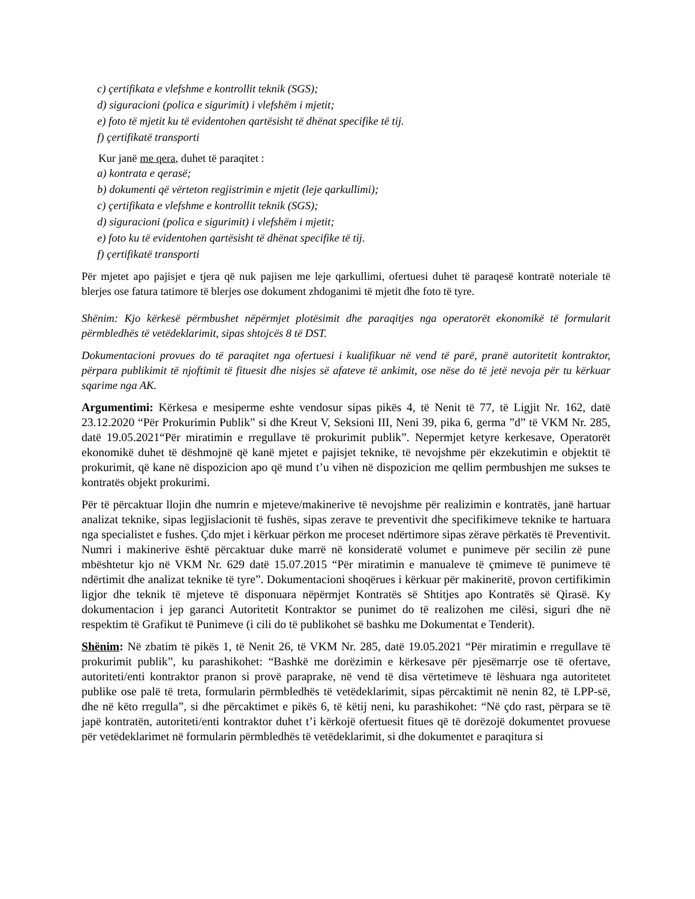c) çertifikata e vlefshme e kontrollit teknik (SGS);
d) siguracioni (polica e sigurimit) i vlefshëm i mjetit;
e) foto të mjetit ku të evidentohen qartësisht të dhënat specifike të tij.
f) çertifikatë transporti
Kur janë me qera, duhet të paraqitet :
a) kontrata e qerasë;
b) dokumenti që vërteton regjistrimin e mjetit (leje qarkullimi);
c) çertifikata e vlefshme e kontrollit teknik (SGS);
d) siguracioni (polica e sigurimit) i vlefshëm i mjetit;
e) foto ku të evidentohen qartësisht të dhënat specifike të tij.
f) çertifikatë transporti
Për mjetet apo pajisjet e tjera që nuk pajisen me leje qarkullimi, ofertuesi duhet të paraqesë kontratë noteriale të blerjes ose fatura tatimore të blerjes ose dokument zhdoganimi të mjetit dhe foto të tyre.
Shënim: Kjo kërkesë përmbushet nëpërmjet plotësimit dhe paraqitjes nga operatorët ekonomikë të formularit përmbledhës të vetëdeklarimit, sipas shtojcës 8 të DST.
Dokumentacioni provues do të paraqitet nga ofertuesi i kualifikuar në vend të parë, pranë autoritetit kontraktor, përpara publikimit të njoftimit të fituesit dhe nisjes së afateve të ankimit, ose nëse do të jetë nevoja për tu kërkuar sqarime nga AK.
Argumentimi: Kërkesa e mesiperme eshte vendosur sipas pikës 4, të Nenit të 77, të Ligjit Nr. 162, datë 23.12.2020 “Për Prokurimin Publik” si dhe Kreut V, Seksioni III, Neni 39, pika 6, germa ”d” të VKM Nr. 285, datë 19.05.2021“Për miratimin e rregullave të prokurimit publik”. Nepermjet ketyre kerkesave, Operatorët ekonomikë duhet të dëshmojnë që kanë mjetet e pajisjet teknike, të nevojshme për ekzekutimin e objektit të prokurimit, që kane në dispozicion apo që mund t’u vihen në dispozicion me qellim permbushjen me sukses te kontratës objekt prokurimi.
Për të përcaktuar llojin dhe numrin e mjeteve/makinerive të nevojshme për realizimin e kontratës, janë hartuar analizat teknike, sipas legjislacionit të fushës, sipas zerave te preventivit dhe specifikimeve teknike te hartuara nga specialistet e fushes. Çdo mjet i kërkuar përkon me proceset ndërtimore sipas zërave përkatës të Preventivit. Numri i makinerive është përcaktuar duke marrë në konsideratë volumet e punimeve për secilin zë pune mbështetur kjo në VKM Nr. 629 datë 15.07.2015 “Për miratimin e manualeve të çmimeve të punimeve të ndërtimit dhe analizat teknike të tyre”. Dokumentacioni shoqërues i kërkuar për makineritë, provon certifikimin ligjor dhe teknik të mjeteve të disponuara nëpërmjet Kontratës së Shtitjes apo Kontratës së Qirasë. Ky dokumentacion i jep garanci Autoritetit Kontraktor se punimet do të realizohen me cilësi, siguri dhe në respektim të Grafikut të Punimeve (i cili do të publikohet së bashku me Dokumentat e Tenderit).
Shënim: Në zbatim të pikës 1, të Nenit 26, të VKM Nr. 285, datë 19.05.2021 “Për miratimin e rregullave të prokurimit publik”, ku parashikohet: “Bashkë me dorëzimin e kërkesave për pjesëmarrje ose të ofertave, autoriteti/enti kontraktor pranon si provë paraprake, në vend të disa vërtetimeve të lëshuara nga autoritetet publike ose palë të treta, formularin përmbledhës të vetëdeklarimit, sipas përcaktimit në nenin 82, të LPP-së, dhe në këto rregulla”, si dhe përcaktimet e pikës 6, të këtij neni, ku parashikohet: “Në çdo rast, përpara se të japë kontratën, autoriteti/enti kontraktor duhet t’i kërkojë ofertuesit fitues që të dorëzojë dokumentet provuese për vetëdeklarimet në formularin përmbledhës të vetëdeklarimit, si dhe dokumentet e paraqitura si